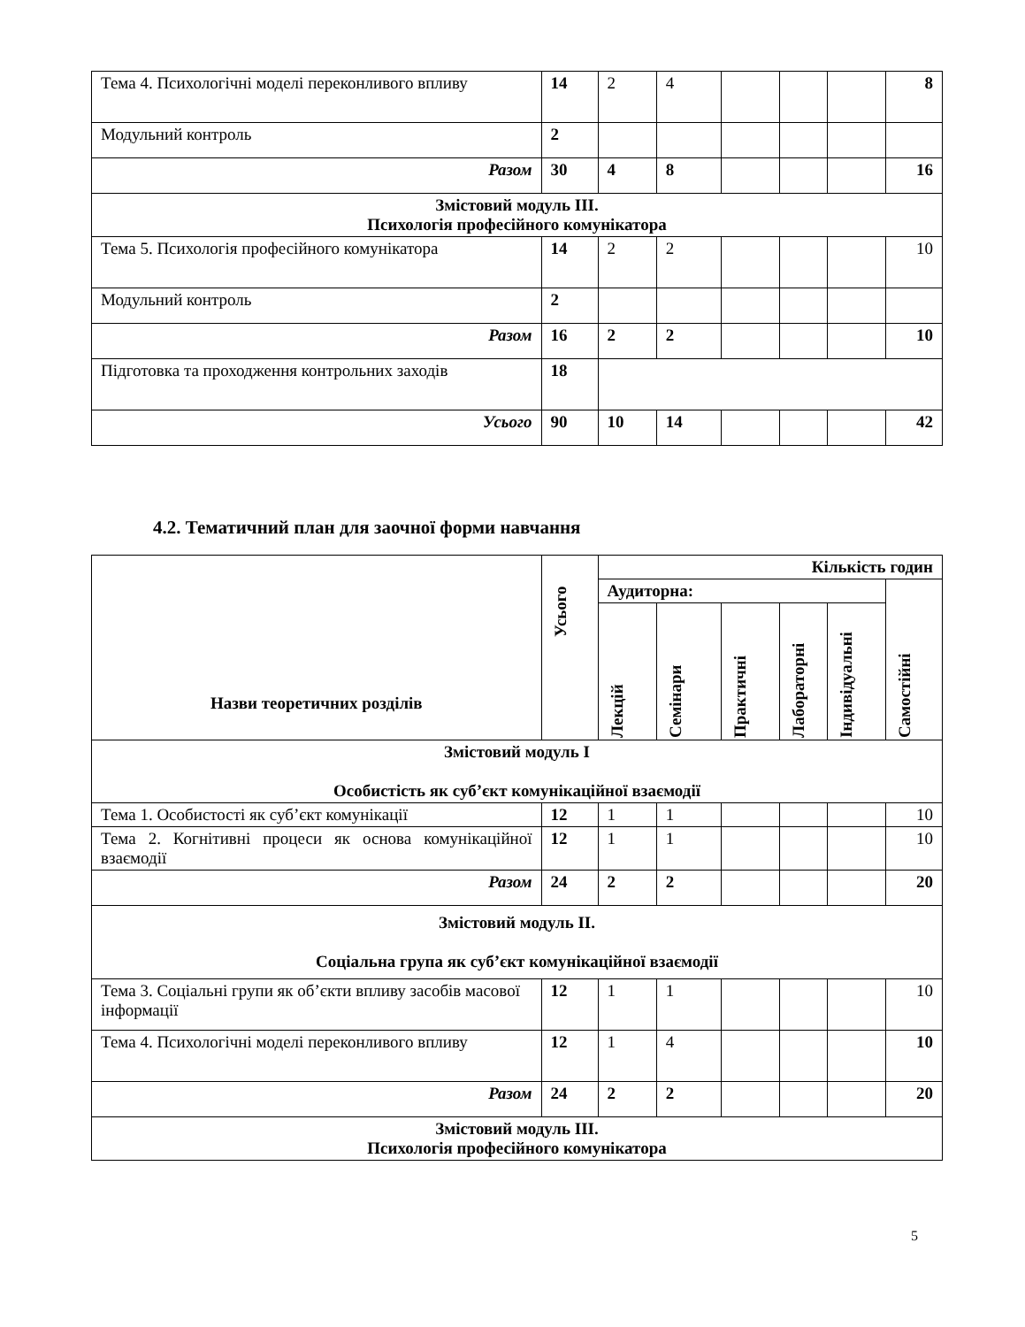| Тема 4. Психологічні моделі переконливого впливу | 14 | 2 | 4 | | | | 8 |
| Модульний контроль | 2 | | | | | | |
| Разом | 30 | 4 | 8 | | | | 16 |
| Змістовий модуль III. Психологія професійного комунікатора | | | | | | | |
| Тема 5. Психологія професійного комунікатора | 14 | 2 | 2 | | | | 10 |
| Модульний контроль | 2 | | | | | | |
| Разом | 16 | 2 | 2 | | | | 10 |
| Підготовка та проходження контрольних заходів | 18 | | | | | | |
| Усього | 90 | 10 | 14 | | | | 42 |
4.2. Тематичний план для заочної форми навчання
| Назви теоретичних розділів | Усього | Кількість годин | | | | | |
| --- | --- | --- | --- | --- | --- | --- | --- |
| | | Аудиторна: | | | | | Самостійні |
| | | Лекцій | Семінари | Практичні | Лабораторні | Індивідуальні | |
| Змістовий модуль I Особистість як суб’єкт комунікаційної взаємодії | | | | | | | |
| Тема 1. Особистості як суб’єкт комунікації | 12 | 1 | 1 | | | | 10 |
| Тема 2. Когнітивні процеси як основа комунікаційної взаємодії | 12 | 1 | 1 | | | | 10 |
| Разом | 24 | 2 | 2 | | | | 20 |
| Змістовий модуль II. Соціальна група як суб’єкт комунікаційної взаємодії | | | | | | | |
| Тема 3. Соціальні групи як об’єкти впливу засобів масової інформації | 12 | 1 | 1 | | | | 10 |
| Тема 4. Психологічні моделі переконливого впливу | 12 | 1 | 4 | | | | 10 |
| Разом | 24 | 2 | 2 | | | | 20 |
| Змістовий модуль III. Психологія професійного комунікатора | | | | | | | |
5